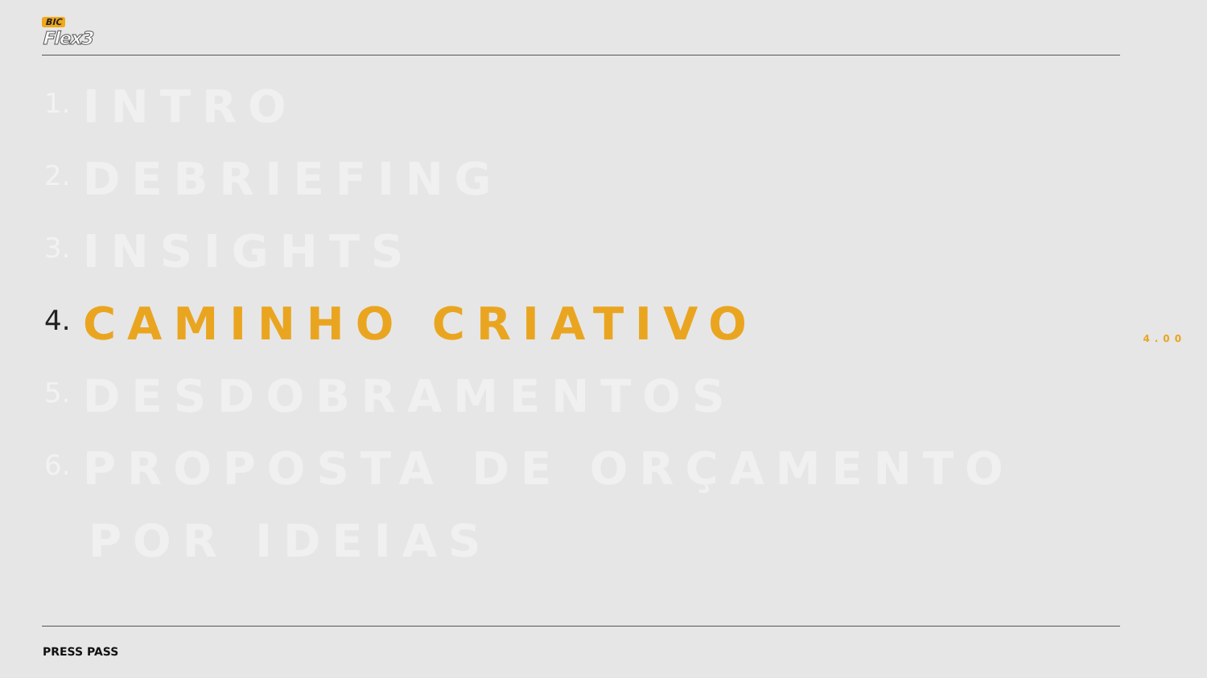BIC
Flex3
1. INTRO
2. DEBRIEFING
3. INSIGHTS
4. CAMINHO CRIATIVO
5. DESDOBRAMENTOS
6. PROPOSTA DE ORÇAMENTO
POR IDEIAS
4.00
PRESS PASS